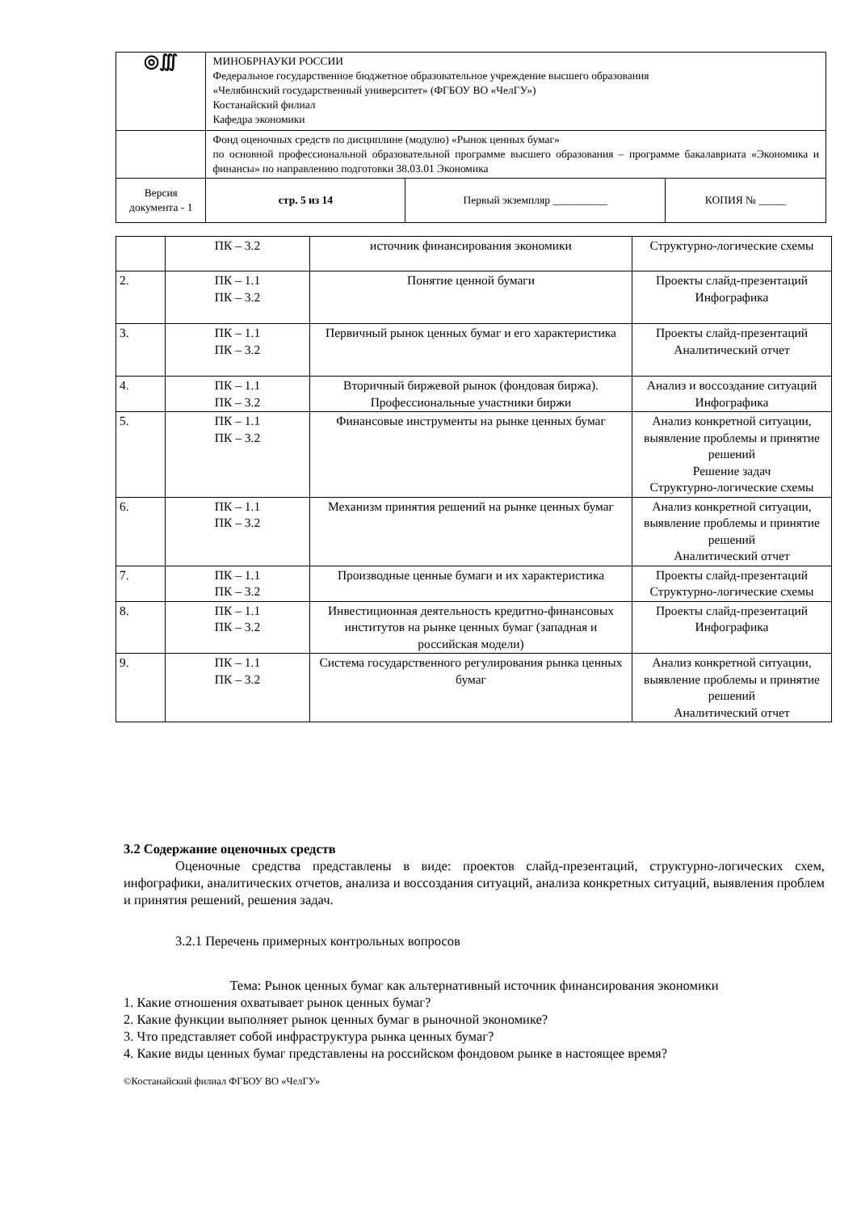| ◎∭ | МИНОБРНАУКИ РОССИИ Федеральное государственное бюджетное образовательное учреждение высшего образования «Челябинский государственный университет» (ФГБОУ ВО «ЧелГУ») Костанайский филиал Кафедра экономики | | |
| | Фонд оценочных средств по дисциплине (модулю) «Рынок ценных бумаг» по основной профессиональной образовательной программе высшего образования – программе бакалавриата «Экономика и финансы» по направлению подготовки 38.03.01 Экономика | | |
| Версия документа - 1 | стр. 5 из 14 | Первый экземпляр __________ | КОПИЯ № _____ |
| | ПК – 3.2 | источник финансирования экономики | Структурно-логические схемы |
| 2. | ПК – 1.1 ПК – 3.2 | Понятие ценной бумаги | Проекты слайд-презентаций Инфографика |
| 3. | ПК – 1.1 ПК – 3.2 | Первичный рынок ценных бумаг и его характеристика | Проекты слайд-презентаций Аналитический отчет |
| 4. | ПК – 1.1 ПК – 3.2 | Вторичный биржевой рынок (фондовая биржа). Профессиональные участники биржи | Анализ и воссоздание ситуаций Инфографика |
| 5. | ПК – 1.1 ПК – 3.2 | Финансовые инструменты на рынке ценных бумаг | Анализ конкретной ситуации, выявление проблемы и принятие решений Решение задач Структурно-логические схемы |
| 6. | ПК – 1.1 ПК – 3.2 | Механизм принятия решений на рынке ценных бумаг | Анализ конкретной ситуации, выявление проблемы и принятие решений Аналитический отчет |
| 7. | ПК – 1.1 ПК – 3.2 | Производные ценные бумаги и их характеристика | Проекты слайд-презентаций Структурно-логические схемы |
| 8. | ПК – 1.1 ПК – 3.2 | Инвестиционная деятельность кредитно-финансовых институтов на рынке ценных бумаг (западная и российская модели) | Проекты слайд-презентаций Инфографика |
| 9. | ПК – 1.1 ПК – 3.2 | Система государственного регулирования рынка ценных бумаг | Анализ конкретной ситуации, выявление проблемы и принятие решений Аналитический отчет |
3.2 Содержание оценочных средств
Оценочные средства представлены в виде: проектов слайд-презентаций, структурно-логических схем, инфографики, аналитических отчетов, анализа и воссоздания ситуаций, анализа конкретных ситуаций, выявления проблем и принятия решений, решения задач.
3.2.1 Перечень примерных контрольных вопросов
Тема: Рынок ценных бумаг как альтернативный источник финансирования экономики
1. Какие отношения охватывает рынок ценных бумаг?
2. Какие функции выполняет рынок ценных бумаг в рыночной экономике?
3. Что представляет собой инфраструктура рынка ценных бумаг?
4. Какие виды ценных бумаг представлены на российском фондовом рынке в настоящее время?
©Костанайский филиал ФГБОУ ВО «ЧелГУ»